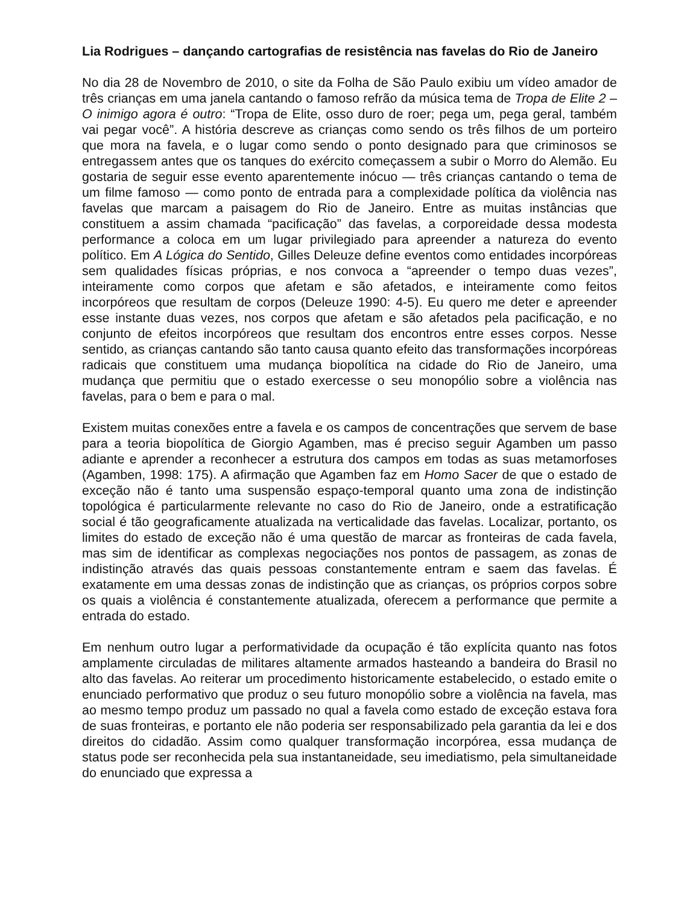Lia Rodrigues – dançando cartografias de resistência nas favelas do Rio de Janeiro
No dia 28 de Novembro de 2010, o site da Folha de São Paulo exibiu um vídeo amador de três crianças em uma janela cantando o famoso refrão da música tema de Tropa de Elite 2 – O inimigo agora é outro: “Tropa de Elite, osso duro de roer; pega um, pega geral, também vai pegar você”. A história descreve as crianças como sendo os três filhos de um porteiro que mora na favela, e o lugar como sendo o ponto designado para que criminosos se entregassem antes que os tanques do exército começassem a subir o Morro do Alemão. Eu gostaria de seguir esse evento aparentemente inócuo — três crianças cantando o tema de um filme famoso — como ponto de entrada para a complexidade política da violência nas favelas que marcam a paisagem do Rio de Janeiro. Entre as muitas instâncias que constituem a assim chamada “pacificação” das favelas, a corporeidade dessa modesta performance a coloca em um lugar privilegiado para apreender a natureza do evento político. Em A Lógica do Sentido, Gilles Deleuze define eventos como entidades incorpóreas sem qualidades físicas próprias, e nos convoca a “apreender o tempo duas vezes”, inteiramente como corpos que afetam e são afetados, e inteiramente como feitos incorpóreos que resultam de corpos (Deleuze 1990: 4-5). Eu quero me deter e apreender esse instante duas vezes, nos corpos que afetam e são afetados pela pacificação, e no conjunto de efeitos incorpóreos que resultam dos encontros entre esses corpos. Nesse sentido, as crianças cantando são tanto causa quanto efeito das transformações incorpóreas radicais que constituem uma mudança biopolítica na cidade do Rio de Janeiro, uma mudança que permitiu que o estado exercesse o seu monopólio sobre a violência nas favelas, para o bem e para o mal.
Existem muitas conexões entre a favela e os campos de concentrações que servem de base para a teoria biopolítica de Giorgio Agamben, mas é preciso seguir Agamben um passo adiante e aprender a reconhecer a estrutura dos campos em todas as suas metamorfoses (Agamben, 1998: 175). A afirmação que Agamben faz em Homo Sacer de que o estado de exceção não é tanto uma suspensão espaço-temporal quanto uma zona de indistinção topológica é particularmente relevante no caso do Rio de Janeiro, onde a estratificação social é tão geograficamente atualizada na verticalidade das favelas. Localizar, portanto, os limites do estado de exceção não é uma questão de marcar as fronteiras de cada favela, mas sim de identificar as complexas negociações nos pontos de passagem, as zonas de indistinção através das quais pessoas constantemente entram e saem das favelas. É exatamente em uma dessas zonas de indistinção que as crianças, os próprios corpos sobre os quais a violência é constantemente atualizada, oferecem a performance que permite a entrada do estado.
Em nenhum outro lugar a performatividade da ocupação é tão explícita quanto nas fotos amplamente circuladas de militares altamente armados hasteando a bandeira do Brasil no alto das favelas. Ao reiterar um procedimento historicamente estabelecido, o estado emite o enunciado performativo que produz o seu futuro monopólio sobre a violência na favela, mas ao mesmo tempo produz um passado no qual a favela como estado de exceção estava fora de suas fronteiras, e portanto ele não poderia ser responsabilizado pela garantia da lei e dos direitos do cidadão. Assim como qualquer transformação incorpórea, essa mudança de status pode ser reconhecida pela sua instantaneidade, seu imediatismo, pela simultaneidade do enunciado que expressa a